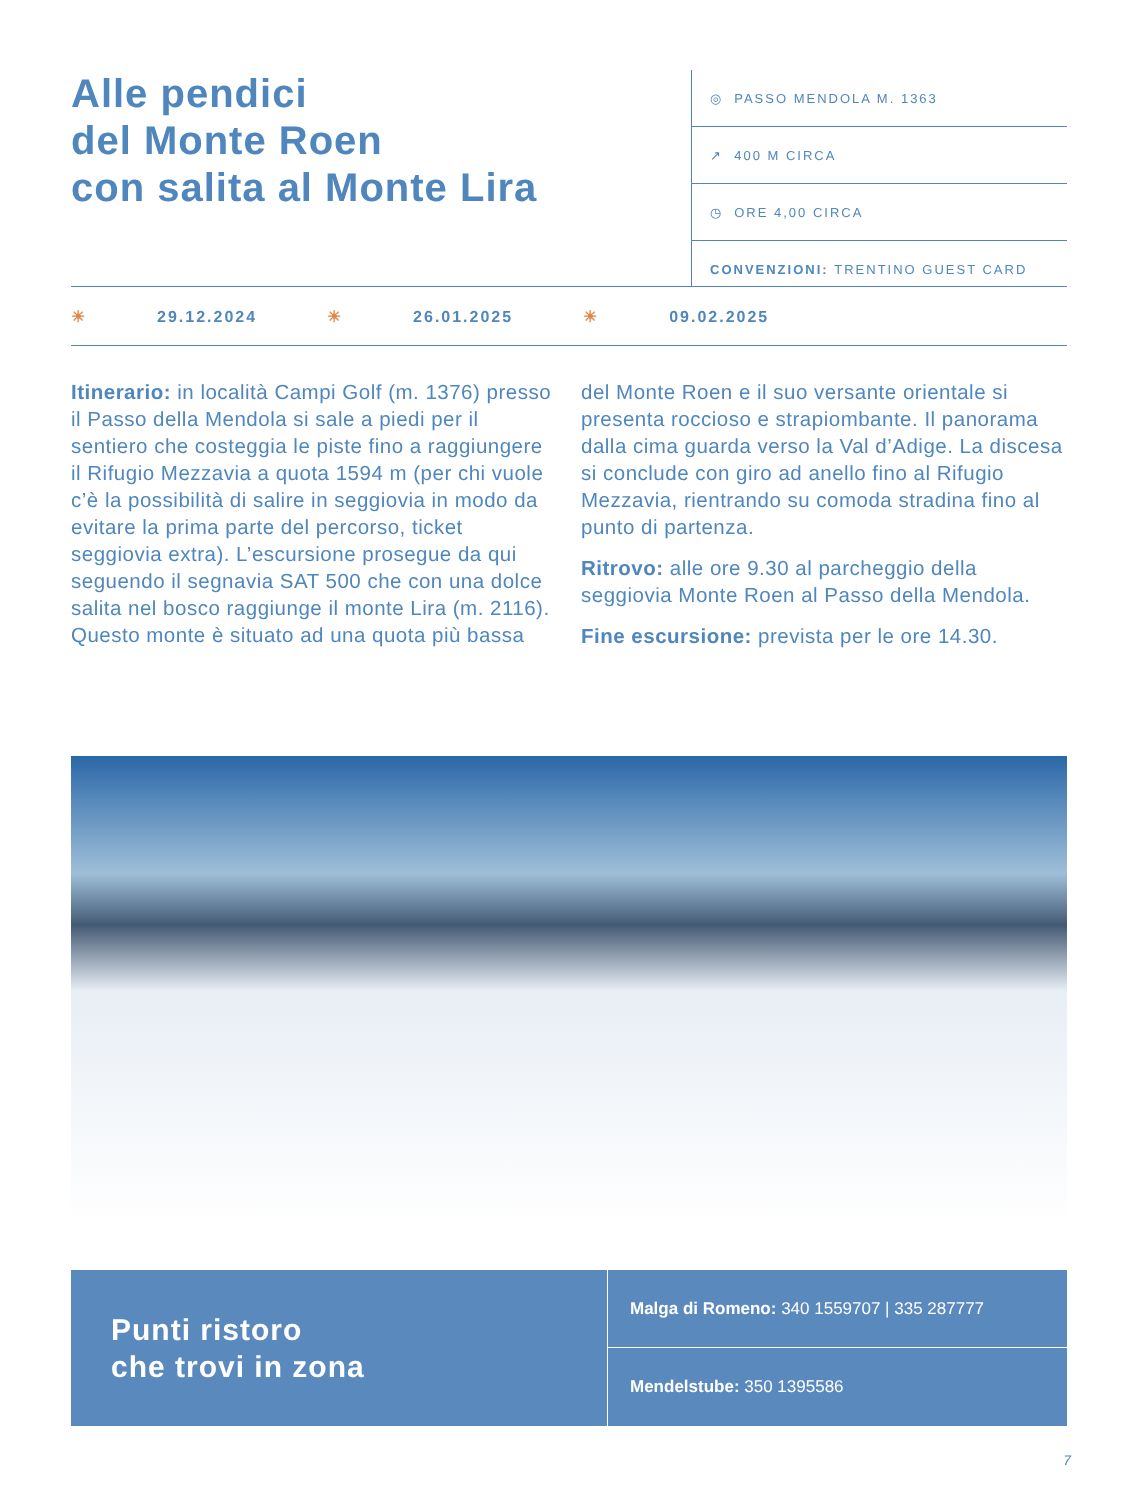Alle pendici
del Monte Roen
con salita al Monte Lira
◎ PASSO MENDOLA M. 1363
↗ 400 M CIRCA
◷ ORE 4,00 CIRCA
CONVENZIONI: TRENTINO GUEST CARD
☀ 29.12.2024 ☀ 26.01.2025 ☀ 09.02.2025
Itinerario: in località Campi Golf (m. 1376) presso il Passo della Mendola si sale a piedi per il sentiero che costeggia le piste fino a raggiungere il Rifugio Mezzavia a quota 1594 m (per chi vuole c’è la possibilità di salire in seggiovia in modo da evitare la prima parte del percorso, ticket seggiovia extra). L’escursione prosegue da qui seguendo il segnavia SAT 500 che con una dolce salita nel bosco raggiunge il monte Lira (m. 2116). Questo monte è situato ad una quota più bassa del Monte Roen e il suo versante orientale si presenta roccioso e strapiombante. Il panorama dalla cima guarda verso la Val d’Adige. La discesa si conclude con giro ad anello fino al Rifugio Mezzavia, rientrando su comoda stradina fino al punto di partenza.
Ritrovo: alle ore 9.30 al parcheggio della seggiovia Monte Roen al Passo della Mendola.
Fine escursione: prevista per le ore 14.30.
Punti ristoro
che trovi in zona
Malga di Romeno: 340 1559707 | 335 287777
Mendelstube: 350 1395586
7